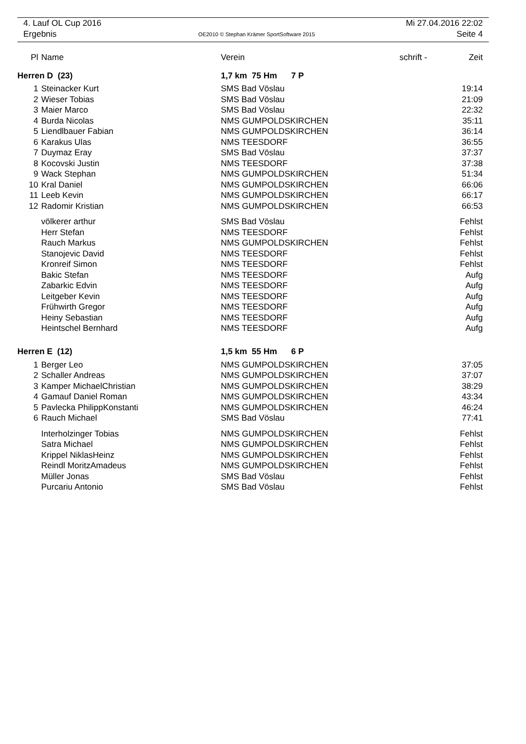4. Lauf OL Cup 2016 Mi 27.04.2016 22:02
Ergebnis OE2010 © Stephan Krämer SportSoftware 2015 Seite 4
| Pl | Name | Verein | schrift - | Zeit |
| --- | --- | --- | --- | --- |
| Herren D (23) | | 1,7 km 75 Hm 7 P | | |
| 1 | Steinacker Kurt | SMS Bad Vöslau | | 19:14 |
| 2 | Wieser Tobias | SMS Bad Vöslau | | 21:09 |
| 3 | Maier Marco | SMS Bad Vöslau | | 22:32 |
| 4 | Burda Nicolas | NMS GUMPOLDSKIRCHEN | | 35:11 |
| 5 | Liendlbauer Fabian | NMS GUMPOLDSKIRCHEN | | 36:14 |
| 6 | Karakus Ulas | NMS TEESDORF | | 36:55 |
| 7 | Duymaz Eray | SMS Bad Vöslau | | 37:37 |
| 8 | Kocovski Justin | NMS TEESDORF | | 37:38 |
| 9 | Wack Stephan | NMS GUMPOLDSKIRCHEN | | 51:34 |
| 10 | Kral Daniel | NMS GUMPOLDSKIRCHEN | | 66:06 |
| 11 | Leeb Kevin | NMS GUMPOLDSKIRCHEN | | 66:17 |
| 12 | Radomir Kristian | NMS GUMPOLDSKIRCHEN | | 66:53 |
| | völkerer arthur | SMS Bad Vöslau | | Fehlst |
| | Herr Stefan | NMS TEESDORF | | Fehlst |
| | Rauch Markus | NMS GUMPOLDSKIRCHEN | | Fehlst |
| | Stanojevic David | NMS TEESDORF | | Fehlst |
| | Kronreif Simon | NMS TEESDORF | | Fehlst |
| | Bakic Stefan | NMS TEESDORF | | Aufg |
| | Zabarkic Edvin | NMS TEESDORF | | Aufg |
| | Leitgeber Kevin | NMS TEESDORF | | Aufg |
| | Frühwirth Gregor | NMS TEESDORF | | Aufg |
| | Heiny Sebastian | NMS TEESDORF | | Aufg |
| | Heintschel Bernhard | NMS TEESDORF | | Aufg |
| Herren E (12) | | 1,5 km 55 Hm 6 P | | |
| 1 | Berger Leo | NMS GUMPOLDSKIRCHEN | | 37:05 |
| 2 | Schaller Andreas | NMS GUMPOLDSKIRCHEN | | 37:07 |
| 3 | Kamper MichaelChristian | NMS GUMPOLDSKIRCHEN | | 38:29 |
| 4 | Gamauf Daniel Roman | NMS GUMPOLDSKIRCHEN | | 43:34 |
| 5 | Pavlecka PhilippKonstanti | NMS GUMPOLDSKIRCHEN | | 46:24 |
| 6 | Rauch Michael | SMS Bad Vöslau | | 77:41 |
| | Interholzinger Tobias | NMS GUMPOLDSKIRCHEN | | Fehlst |
| | Satra Michael | NMS GUMPOLDSKIRCHEN | | Fehlst |
| | Krippel NiklasHeinz | NMS GUMPOLDSKIRCHEN | | Fehlst |
| | Reindl MoritzAmadeus | NMS GUMPOLDSKIRCHEN | | Fehlst |
| | Müller Jonas | SMS Bad Vöslau | | Fehlst |
| | Purcariu Antonio | SMS Bad Vöslau | | Fehlst |